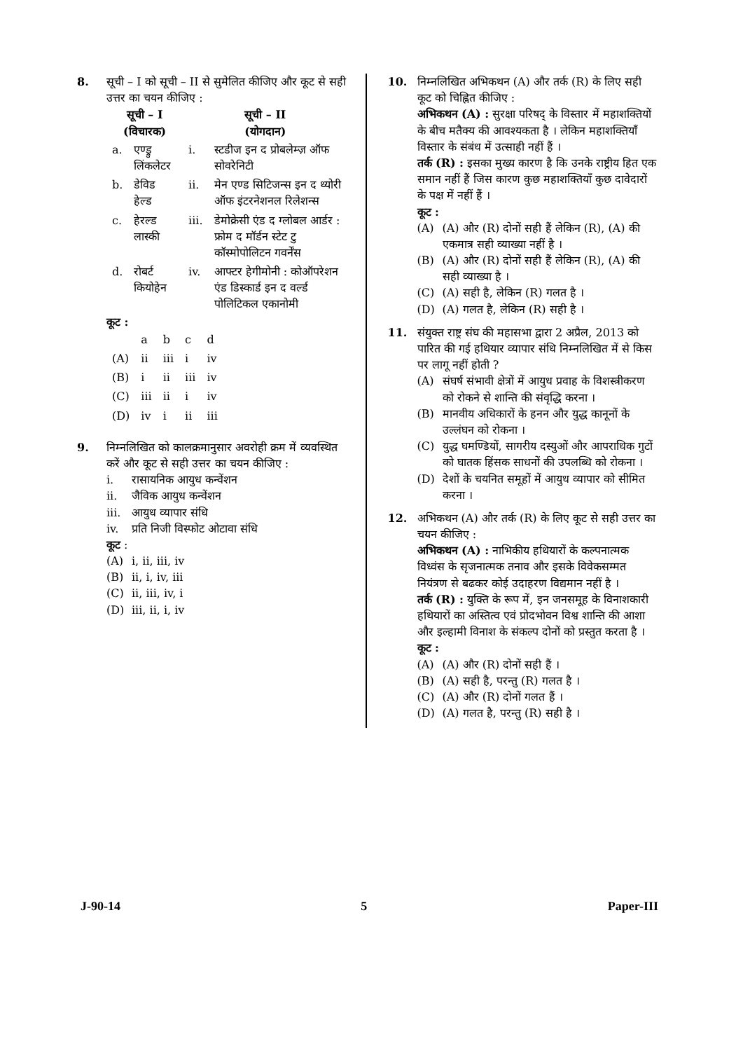8. सूची – I को सूची – II से सुमेलित कीजिए और कूट से सही उत्तर का चयन कीजिए :
| सूची – I (विचारक) | | सूची – II (योगदान) | |
| --- | --- | --- | --- |
| a. | एण्ड्रु लिंकलेटर | i. | स्टडीज इन द प्रोबलेम्ज़ ऑफ सोवरेनिटी |
| b. | डेविड हेल्ड | ii. | मेन एण्ड सिटिजन्स इन द थ्योरी ऑफ इंटरनेशनल रिलेशन्स |
| c. | हेरल्ड लास्की | iii. | डेमोक्रेसी एंड द ग्लोबल आर्डर : फ्रोम द मॉर्डन स्टेट टु कॉस्मोपोलिटन गवर्नेंस |
| d. | रोबर्ट कियोहेन | iv. | आफ्टर हेगीमोनी : कोऑपरेशन एंड डिस्कार्ड इन द वर्ल्ड पोलिटिकल एकानोमी |
कूट :
| | a | b | c | d |
| (A) | ii | iii | i | iv |
| (B) | i | ii | iii | iv |
| (C) | iii | ii | i | iv |
| (D) | iv | i | ii | iii |
9. निम्नलिखित को कालक्रमानुसार अवरोही क्रम में व्यवस्थित करें और कूट से सही उत्तर का चयन कीजिए :
i. रासायनिक आयुध कन्वेंशन
ii. जैविक आयुध कन्वेंशन
iii. आयुध व्यापार संधि
iv. प्रति निजी विस्फोट ओटावा संधि
कूट :
(A) i, ii, iii, iv
(B) ii, i, iv, iii
(C) ii, iii, iv, i
(D) iii, ii, i, iv
10. निम्नलिखित अभिकथन (A) और तर्क (R) के लिए सही कूट को चिह्नित कीजिए :
अभिकथन (A) : सुरक्षा परिषद् के विस्तार में महाशक्तियों के बीच मतैक्य की आवश्यकता है । लेकिन महाशक्तियाँ विस्तार के संबंध में उत्साही नहीं हैं ।
तर्क (R) : इसका मुख्य कारण है कि उनके राष्ट्रीय हित एक समान नहीं हैं जिस कारण कुछ महाशक्तियाँ कुछ दावेदारों के पक्ष में नहीं हैं ।
कूट :
(A) (A) और (R) दोनों सही हैं लेकिन (R), (A) की एकमात्र सही व्याख्या नहीं है ।
(B) (A) और (R) दोनों सही हैं लेकिन (R), (A) की सही व्याख्या है ।
(C) (A) सही है, लेकिन (R) गलत है ।
(D) (A) गलत है, लेकिन (R) सही है ।
11. संयुक्त राष्ट्र संघ की महासभा द्वारा 2 अप्रैल, 2013 को पारित की गई हथियार व्यापार संधि निम्नलिखित में से किस पर लागू नहीं होती ?
(A) संघर्ष संभावी क्षेत्रों में आयुध प्रवाह के विशस्त्रीकरण को रोकने से शान्ति की संवृद्धि करना ।
(B) मानवीय अधिकारों के हनन और युद्ध कानूनों के उल्लंघन को रोकना ।
(C) युद्ध घमण्डियों, सागरीय दस्युओं और आपराधिक गुटों को घातक हिंसक साधनों की उपलब्धि को रोकना ।
(D) देशों के चयनित समूहों में आयुध व्यापार को सीमित करना ।
12. अभिकथन (A) और तर्क (R) के लिए कूट से सही उत्तर का चयन कीजिए :
अभिकथन (A) : नाभिकीय हथियारों के कल्पनात्मक विध्वंस के सृजनात्मक तनाव और इसके विवेकसम्मत नियंत्रण से बढकर कोई उदाहरण विद्यमान नहीं है ।
तर्क (R) : युक्ति के रूप में, इन जनसमूह के विनाशकारी हथियारों का अस्तित्व एवं प्रोदभोवन विश्व शान्ति की आशा और इल्हामी विनाश के संकल्प दोनों को प्रस्तुत करता है ।
कूट :
(A) (A) और (R) दोनों सही हैं ।
(B) (A) सही है, परन्तु (R) गलत है ।
(C) (A) और (R) दोनों गलत हैं ।
(D) (A) गलत है, परन्तु (R) सही है ।
J-90-14 5 Paper-III